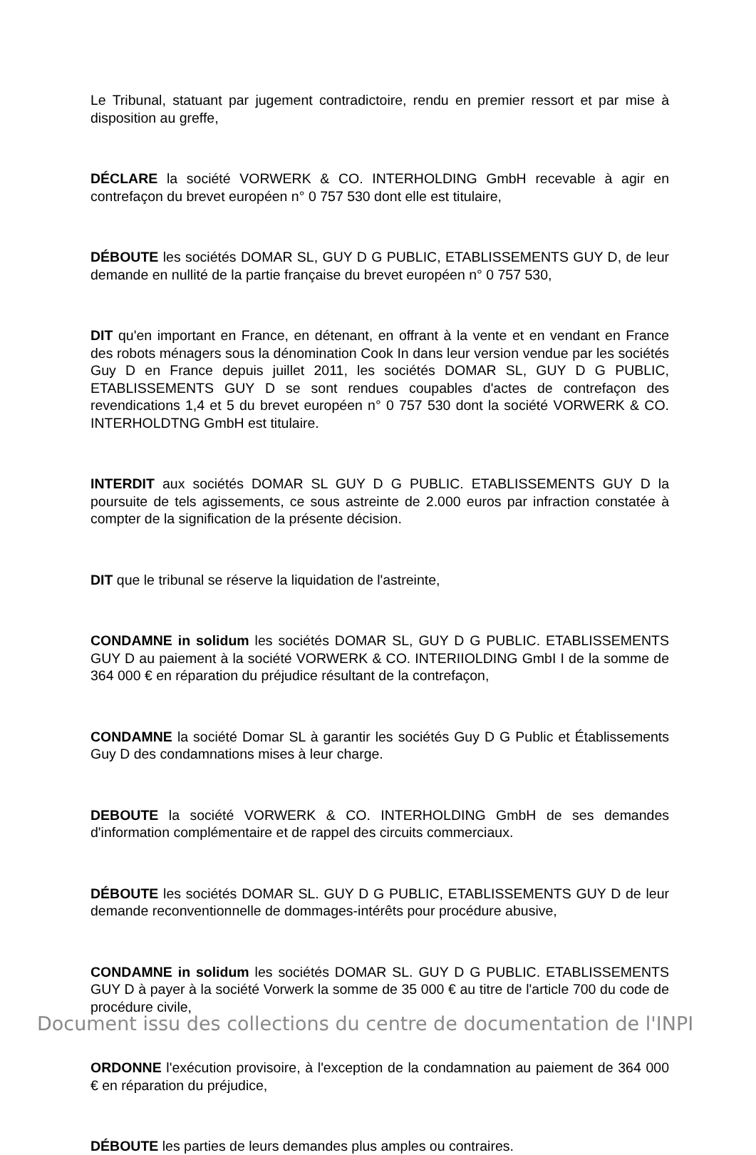Le Tribunal, statuant par jugement contradictoire, rendu en premier ressort et par mise à disposition au greffe,
DÉCLARE la société VORWERK & CO. INTERHOLDING GmbH recevable à agir en contrefaçon du brevet européen n° 0 757 530 dont elle est titulaire,
DÉBOUTE les sociétés DOMAR SL, GUY D G PUBLIC, ETABLISSEMENTS GUY D, de leur demande en nullité de la partie française du brevet européen n° 0 757 530,
DIT qu'en important en France, en détenant, en offrant à la vente et en vendant en France des robots ménagers sous la dénomination Cook In dans leur version vendue par les sociétés Guy D en France depuis juillet 2011, les sociétés DOMAR SL, GUY D G PUBLIC, ETABLISSEMENTS GUY D se sont rendues coupables d'actes de contrefaçon des revendications 1,4 et 5 du brevet européen n° 0 757 530 dont la société VORWERK & CO. INTERHOLDTNG GmbH est titulaire.
INTERDIT aux sociétés DOMAR SL GUY D G PUBLIC. ETABLISSEMENTS GUY D la poursuite de tels agissements, ce sous astreinte de 2.000 euros par infraction constatée à compter de la signification de la présente décision.
DIT que le tribunal se réserve la liquidation de l'astreinte,
CONDAMNE in solidum les sociétés DOMAR SL, GUY D G PUBLIC. ETABLISSEMENTS GUY D au paiement à la société VORWERK & CO. INTERIIOLDING GmbI I de la somme de 364 000 € en réparation du préjudice résultant de la contrefaçon,
CONDAMNE la société Domar SL à garantir les sociétés Guy D G Public et Établissements Guy D des condamnations mises à leur charge.
DEBOUTE la société VORWERK & CO. INTERHOLDING GmbH de ses demandes d'information complémentaire et de rappel des circuits commerciaux.
DÉBOUTE les sociétés DOMAR SL. GUY D G PUBLIC, ETABLISSEMENTS GUY D de leur demande reconventionnelle de dommages-intérêts pour procédure abusive,
CONDAMNE in solidum les sociétés DOMAR SL. GUY D G PUBLIC. ETABLISSEMENTS GUY D à payer à la société Vorwerk la somme de 35 000 € au titre de l'article 700 du code de procédure civile,
ORDONNE l'exécution provisoire, à l'exception de la condamnation au paiement de 364 000 € en réparation du préjudice,
DÉBOUTE les parties de leurs demandes plus amples ou contraires.
Document issu des collections du centre de documentation de l'INPI